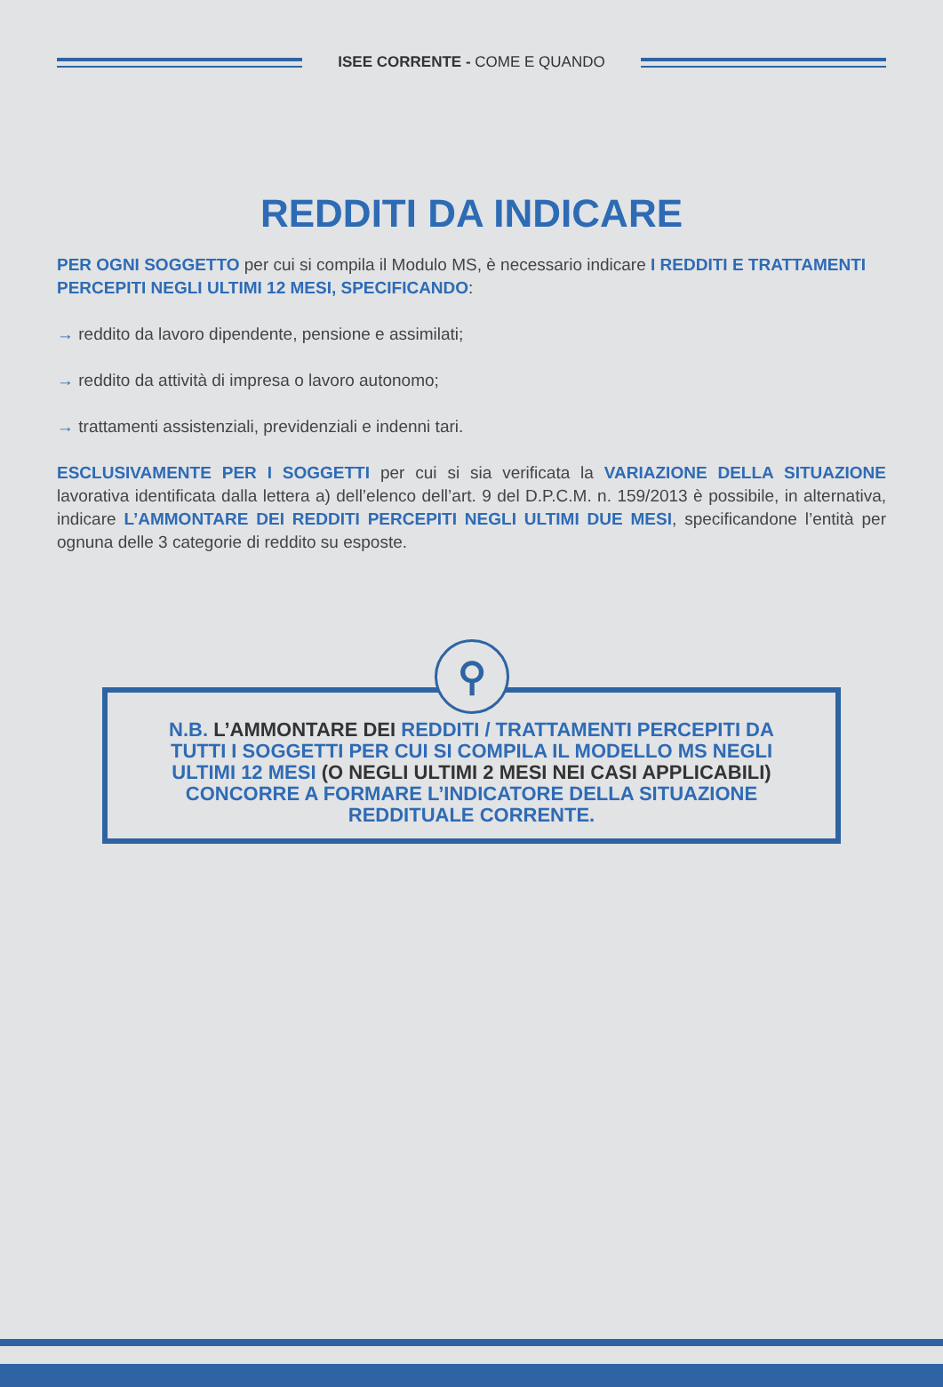ISEE CORRENTE - COME E QUANDO
REDDITI DA INDICARE
PER OGNI SOGGETTO per cui si compila il Modulo MS, è necessario indicare I REDDITI E TRATTAMENTI PERCEPITI NEGLI ULTIMI 12 MESI, SPECIFICANDO:
→ reddito da lavoro dipendente, pensione e assimilati;
→ reddito da attività di impresa o lavoro autonomo;
→ trattamenti assistenziali, previdenziali e indenni tari.
ESCLUSIVAMENTE PER I SOGGETTI per cui si sia verificata la VARIAZIONE DELLA SITUAZIONE lavorativa identificata dalla lettera a) dell’elenco dell’art. 9 del D.P.C.M. n. 159/2013 è possibile, in alternativa, indicare L’AMMONTARE DEI REDDITI PERCEPITI NEGLI ULTIMI DUE MESI, specificandone l’entità per ognuna delle 3 categorie di reddito su esposte.
⚲
N.B. L’AMMONTARE DEI REDDITI / TRATTAMENTI PERCEPITI DA TUTTI I SOGGETTI PER CUI SI COMPILA IL MODELLO MS NEGLI ULTIMI 12 MESI (O NEGLI ULTIMI 2 MESI NEI CASI APPLICABILI) CONCORRE A FORMARE L’INDICATORE DELLA SITUAZIONE REDDITUALE CORRENTE.